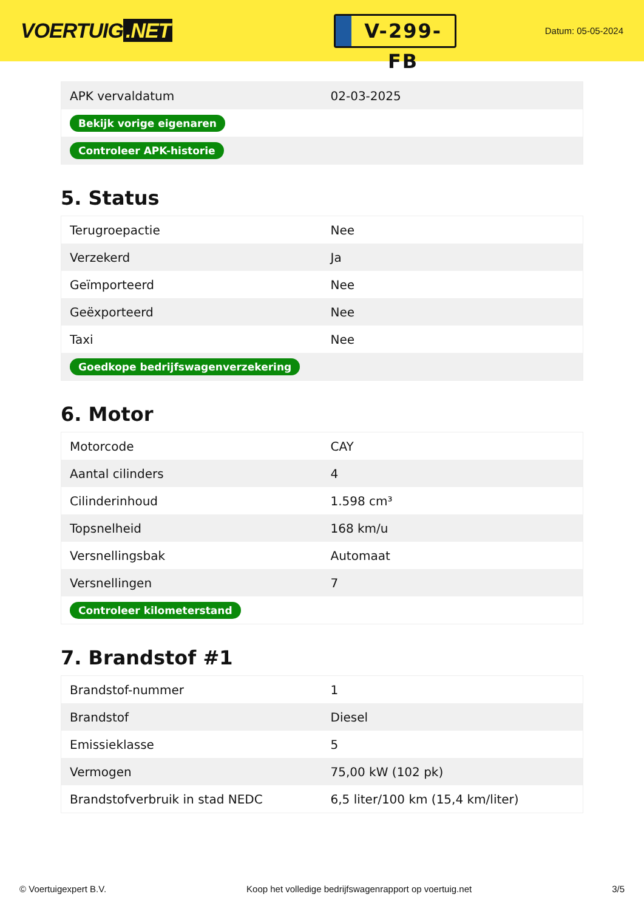VOERTUIG.NET
V-299-FB
Datum: 05-05-2024
| APK vervaldatum | 02-03-2025 |
| Bekijk vorige eigenaren | |
| Controleer APK-historie | |
5. Status
| Terugroepactie | Nee |
| Verzekerd | Ja |
| Geïmporteerd | Nee |
| Geëxporteerd | Nee |
| Taxi | Nee |
| Goedkope bedrijfswagenverzekering | |
6. Motor
| Motorcode | CAY |
| Aantal cilinders | 4 |
| Cilinderinhoud | 1.598 cm³ |
| Topsnelheid | 168 km/u |
| Versnellingsbak | Automaat |
| Versnellingen | 7 |
| Controleer kilometerstand | |
7. Brandstof #1
| Brandstof-nummer | 1 |
| Brandstof | Diesel |
| Emissieklasse | 5 |
| Vermogen | 75,00 kW (102 pk) |
| Brandstofverbruik in stad NEDC | 6,5 liter/100 km (15,4 km/liter) |
© Voertuigexpert B.V. Koop het volledige bedrijfswagenrapport op voertuig.net 3/5